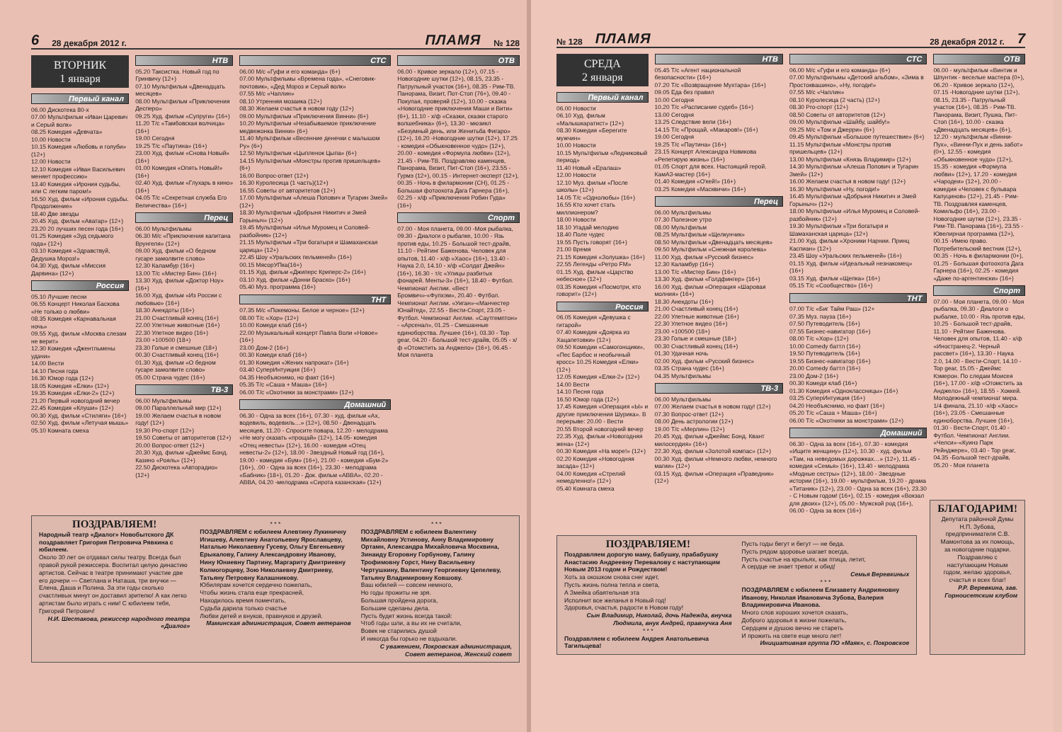6 28 декабря 2012 г. ПЛАМЯ № 128
ВТОРНИК
1 января
Первый канал
06.00 Дискотека 80-х
07.00 Мультфильм «Иван Царевич и Серый волк»
08.25 Комедия «Девчата»
10.00 Новости
10.15 Комедия «Любовь и голуби» (12+)
12.00 Новости
12.10 Комедия «Иван Васильевич меняет профессию»
13.40 Комедия «Ирония судьбы, или С легким паром!»
16.50 Худ. фильм «Ирония судьбы. Продолжение»
18.40 Две звезды
20.45 Худ. фильм «Аватар» (12+)
23.20 20 лучших песен года (16+)
01.25 Комедия «Зуд седьмого года» (12+)
03.10 Комедия «Здравствуй, Дедушка Мороз!»
04.30 Худ. фильм «Миссия Дарвина» (12+)
Россия
05.10 Лучшие песни
06.55 Концерт Николая Баскова «Не только о любви»
08.35 Комедия «Карнавальная ночь»
09.55 Худ. фильм «Москва слезам не верит»
12.30 Комедия «Джентльмены удачи»
14.00 Вести
14.10 Песня года
16.30 Юмор года (12+)
18.05 Комедия «Елки» (12+)
19.35 Комедия «Елки-2» (12+)
21.20 Первый новогодний вечер
22.45 Комедия «Клуши» (12+)
00.30 Худ. фильм «Стиляги» (16+)
02.50 Худ. фильм «Летучая мышь»
05.10 Комната смеха
НТВ
05.20 Таксистка. Новый год по Гринвичу (12+)
07.10 Мультфильм «Двенадцать месяцев»
08.00 Мультфильм «Приключения Десперо»
09.25 Худ. фильм «Супруги» (16+)
11.20 Т/с «Тамбовская волчица» (16+)
19.00 Сегодня
19.25 Т/с «Паутина» (16+)
23.00 Худ. фильм «Снова Новый» (16+)
01.00 Комедия «Опять Новый!» (16+)
02.40 Худ. фильм «Глухарь в кино» (16+)
04.05 Т/с «Секретная служба Его Величества» (16+)
Перец
06.00 Мультфильмы
06.30 М/с «Приключения капитана Врунгеля» (12+)
09.00 Худ. фильм «О бедном гусаре замолвите слово»
12.30 Каламбур (16+)
13.00 Т/с «Мистер Бин» (16+)
13.30 Худ. фильм «Доктор Ноу» (16+)
16.00 Худ. фильм «Из России с любовью» (16+)
18.30 Анекдоты (16+)
21.00 Счастливый конец (16+)
22.00 Улетные животные (16+)
22.30 Улетное видео (16+)
23.00 +100500 (18+)
23.30 Голые и смешные (18+)
00.30 Счастливый конец (16+)
01.30 Худ. фильм «О бедном гусаре замолвите слово»
05.00 Страна чудес (16+)
ТВ-3
06.00 Мультфильмы
09.00 Параллельный мир (12+)
19.00 Желаем счастья в новом году! (12+)
19.30 Pro-спорт (12+)
19.50 Советы от авторитетов (12+)
20.00 Вопрос-ответ (12+)
20.30 Худ. фильм «Джеймс Бонд. Казино «Рояль» (12+)
22.50 Дискотека «Авторадио» (12+)
СТС
06.00 М/с «Гуфи и его команда» (6+)
07.00 Мультфильмы «Времена года», «Снеговик-почтовик», «Дед Мороз и Серый волк»
07.55 М/с «Чаплин»
08.10 Утренняя мозаика (12+)
08.30 Желаем счастья в новом году (12+)
09.00 Мультфильм «Приключения Винни» (6+)
10.20 Мультфильм «Незабываемое приключение медвежонка Винни» (6+)
11.40 Мультфильм «Весенние денечки с малышом Ру» (6+)
12.50 Мультфильм «Цыпленок Цыпа» (6+)
14.15 Мультфильм «Монстры против пришельцев» (6+)
16.00 Вопрос-ответ (12+)
16.30 Куролесица (1 часть)(12+)
16.55 Советы от авторитетов (12+)
17.00 Мультфильм «Алеша Попович и Тугарин Змей» (12+)
18.30 Мультфильм «Добрыня Никитич и Змей Горыныч» (12+)
19.45 Мультфильм «Илья Муромец и Соловей-разбойник» (12+)
21.15 Мультфильм «Три богатыря и Шамаханская царица» (12+)
22.45 Шоу «Уральских пельменей» (16+)
00.15 МясорУПка(16+)
01.15 Худ. фильм «Джиперс Криперс-2» (16+)
03.10 Худ. фильм «Донни Браско» (16+)
05.40 Муз. программа (16+)
ТНТ
07.35 М/с «Покемоны. Белое и черное» (12+)
08.00 Т/с «Хор» (12+)
10.00 Комеди клаб (16+)
22.00 Музыкальный концерт Павла Воли «Новое» (16+)
23.00 Дом-2 (16+)
00.30 Комеди клаб (16+)
01.30 Комедия «Жених напрокат» (16+)
03.40 СуперИнтуиция (16+)
04.35 Необъяснимо, но факт (16+)
05.35 Т/с «Саша + Маша» (16+)
06.00 Т/с «Охотники за монстрами» (12+)
Домашний
06.30 - Одна за всех (16+), 07.30 - худ. фильм «Ах, водевиль, водевиль…» (12+), 08.50 - Двенадцать месяцев, 11.20 - Спросите повара, 12.20 - мелодрама «Не могу сказать «прощай» (12+), 14.05- комедия «Отец невесты» (12+), 16.00 - комедия «Отец невесты-2» (12+), 18.00 - Звездный Новый год (16+), 19.00 - комедия «Бум» (16+), 21.00 - комедия «Бум-2» (16+), .00 - Одна за всех (16+), 23.30 - мелодрама «Бабник» (18+), 01.20 - Док. фильм «ABBA», 02.20 - ABBA, 04.20 -мелодрама «Сирота казанская» (12+)
ОТВ
06.00 - Кривое зеркало (12+), 07.15 - Новогодние шутки (12+), 08.15, 23.35 - Патрульный участок (16+), 08.35 - Рим-ТВ. Панорама, Визит, Пот-Стоп (76+), 09.40 - Покупая, проверяй (12+), 10.00 - сказка «Новогодние приключения Маши и Вити» (6+), 11.10 - х/ф «Сказки, сказки старого волшебника» (6+), 13.30 - мюзикл «Безумный день, или Женитьба Фигаро» (12+), 16.20 -Новогодние шутки (12+), 17.25 - комедия «Обыкновенное чудо» (12+), 20.00 - комедия «Формула любви» (12+), 21.45 - Рим-ТВ. Поздравляю каменцев, Панорама, Визит, Пит-Стоп (16+), 23.55 - Гурмэ (12+), 00.15 - Интернет-эксперт (12+), 00.35 - Ночь в филармонии (CH), 01.25 - Большая фотоохота Дага Гарнера (16+), 02.25 - х/ф «Приключения Робин Гуда» (16+)
Спорт
07.00 - Моя планета, 09.00 -Моя рыбалка, 09.30 - Диалоги о рыбалке, 10.00 - Язь против еды, 10.25 - Большой тест-драйв, 11.10 - Рейтинг Баженова. Человек для опытов, 11.40 - х/ф «Хаос» (16+), 13.40 - Наука 2.0, 14.10 - х/ф «Солдат Джейн» (16+), 16.30 - т/с «Улицы разбитых фонарей. Менты-3» (16+), 18.40 - Футбол. Чемпионат Англии. «Вест Бромвич»-«Фулхэм», 20.40 - Футбол. Чемпионат Англии. «Уиган»-«Манчестер Юнайтед», 22.55 - Вести-Спорт, 23.05 - Футбол. Чемпионат Англии. «Саутгемптон» - «Арсенал», 01.25 - Смешанные единоборства. Лучшее (16+), 03.30 - Top gear, 04.20 - Большой тест-драйв, 05.05 - х/ф «Отомстить за Анджело» (16+), 06.45 - Моя планета
ПОЗДРАВЛЯЕМ!
Народный театр «Диалог» Новобытского ДК поздравляет Григория Петровича Рявкина с юбилеем.
Около 30 лет он отдавал силы театру. Всегда был правой рукой режиссера. Воспитал целую династию артистов. Сейчас в театре принимают участие две его дочери — Светлана и Наташа, три внучки — Елена, Даша и Полина. За эти годы сколько счастливых минут он доставил зрителю! А как легко артистам было играть с ним! С юбилеем тебя, Григорий Петрович!
Н.И. Шестакова, режиссер народного театра «Диалог»
* * *
ПОЗДРАВЛЯЕМ с юбилеем Алевтину Лукиничну Игишеву, Алевтину Анатольевну Ярославцеву, Наталью Николаевну Гусеву, Ольгу Евгеньевну Ерыкалову, Галину Александровну Иванову, Нину Юниевну Партину, Маргариту Дмитриевну Колмогорцеву, Зою Николаевну Дмитриеву, Татьяну Петровну Калашникову.
Юбилярам хочется сердечно пожелать,
Чтобы жизнь стала еще прекрасней,
Находилось время помечтать,
Судьба дарила только счастье
Любви детей и внуков, правнуков и друзей.
Маминская администрация, Совет ветеранов
* * *
ПОЗДРАВЛЯЕМ с юбилеем Валентину Михайловну Устинову, Анну Владимировну Ортамн, Александра Михайловича Москвина, Зинаиду Егоровну Горбунову, Галину Трофимовну Горст, Нину Васильевну Чертушкину, Валентину Георгиевну Цепелеву, Татьяну Владимировну Ковшову.
Ваш юбилей — совсем немного,
Но годы прожиты не зря.
Большая пройдена дорога,
Большие сделаны дела.
Пусть будет жизнь всегда такой:
Чтоб годы шли, а вы их не считали,
Вовек не старились душой
И никогда бы горько не вздыхали.
С уважением, Покровская администрация, Совет ветеранов, Женский совет
№ 128 ПЛАМЯ 28 декабря 2012 г. 7
СРЕДА
2 января
Первый канал
06.00 Новости
06.10 Худ. фильм «Малышкаратист» (12+)
08.30 Комедия «Берегите мужчин»
10.00 Новости
10.15 Мультфильм «Ледниковый период»
11.40 Новый «Ералаш»
12.00 Новости
12.10 Муз. фильм «После школы» (12+)
14.05 Т/с «Однолюбы» (16+)
16.55 Кто хочет стать миллионером?
18.00 Новости
18.10 Угадай мелодию
18.40 Поле чудес
19.55 Пусть говорят (16+)
21.00 Время
21.15 Комедия «Золушка» (16+)
22.55 Легенды «Ретро FM»
01.15 Худ. фильм «Царство небесное» (12+)
03.35 Комедия «Посмотри, кто говорит» (12+)
Россия
06.05 Комедия «Девушка с гитарой»
07.40 Комедия «Доярка из Хацапетовки» (12+)
09.50 Комедии «Самогонщики», «Пес Барбос и необычный кросс» 10.25 Комедия «Елки» (12+)
12.05 Комедия «Елки-2» (12+)
14.00 Вести
14.10 Песня года
16.50 Юмор года (12+)
17.45 Комедия «Операция «Ы» и другие приключения Шурика». В перерыве: 20.00 - Вести
20.55 Второй новогодний вечер
22.35 Худ. фильм «Новогодняя жена» (12+)
00.30 Комедия «На море!» (12+)
02.20 Комедия «Новогодняя засада» (12+)
04.00 Комедия «Стреляй немедленно!» (12+)
05.40 Комната смеха
НТВ
05.45 Т/с «Агент национальной безопасности» (16+)
07.20 Т/с «Возвращение Мухтара» (16+)
09.05 Еда без правил
10.00 Сегодня
10.20 Т/с «Расписание судеб» (16+)
13.00 Сегодня
13.25 Следствие вели (16+)
14.15 Т/с «Прощай, «Макаров!» (16+)
19.00 Сегодня
19.25 Т/с «Паутина» (16+)
23.15 Концерт Александра Новикова «Репетирую жизнь» (16+)
01.05 Спорт для всех. Настоящий герой. КамАЗ-мастер (16+)
01.40 Комедия «О'кей!» (16+)
03.25 Комедия «Масквичи» (16+)
Перец
06.00 Мультфильмы
07.30 Полезное утро
08.00 Мультфильм
08.25 Мультфильм «Щелкунчик»
08.50 Мультфильм «Двенадцать месяцев»
09.50 Мультфильм «Снежная королева»
11.00 Худ. фильм «Русский бизнес»
12.30 Каламбур (16+)
13.00 Т/с «Мистер Бин» (16+)
13.30 Худ. фильм «Голдфингер» (16+)
16.00 Худ. фильм «Операция «Шаровая молния» (16+)
18.30 Анекдоты (16+)
21.00 Счастливый конец (16+)
22.00 Улетные животные (16+)
22.30 Улетное видео (16+)
23.00 +100500 (18+)
23.30 Голые и смешные (18+)
00.30 Счастливый конец (16+)
01.30 Удачная ночь
02.00 Худ. фильм «Русский бизнес»
03.35 Страна чудес (16+)
04.35 Мультфильмы
ТВ-3
06.00 Мультфильмы
07.00 Желаем счастья в новом году! (12+)
07.30 Вопрос-ответ (12+)
08.00 День астрологии (12+)
19.00 Т/с «Мерлин» (12+)
20.45 Худ. фильм «Джеймс Бонд. Квант милосердия» (16+)
22.30 Худ. фильм «Золотой компас» (12+)
00.30 Худ. фильм «Немного любви, немного магии» (12+)
03.15 Худ. фильм «Операция «Праведник» (12+)
СТС
06.00 М/с «Гуфи и его команда» (6+)
07.00 Мультфильмы «Детский альбом», «Зима в Простоквашино», «Ну, погоди!»
07.55 М/с «Чаплин»
08.10 Куролесица (2 часть) (12+)
08.30 Pro-спорт (12+)
08.50 Советы от авторитетов (12+)
09.00 Мультфильм «Шайбу, шайбу!»
09.25 М/с «Том и Джерри» (6+)
09.45 Мультфильм «Большое путешествие» (6+)
11.15 Мультфильм «Монстры против пришельцев» (12+)
13.00 Мультфильм «Князь Владимир» (12+)
14.30 Мультфильм «Алеша Попович и Тугарин Змей» (12+)
16.00 Желаем счастья в новом году! (12+)
16.30 Мультфильм «Ну, погоди!»
16.45 Мультфильм «Добрыня Никитич и Змей Горыныч» (12+)
18.00 Мультфильм «Илья Муромец и Соловей-разбойник» (12+)
19.30 Мультфильм «Три богатыря и Шамаханская царица» (12+)
21.00 Худ. фильм «Хроники Нарнии. Принц Каспиан» (12+)
23.45 Шоу «Уральских пельменей» (16+)
01.15 Худ. фильм «Идеальный незнакомец» (16+)
03.15 Худ. фильм «Щепка» (16+)
05.15 Т/с «Сообщество» (16+)
ТНТ
07.00 Т/с «Биг Тайм Раш» (12+
07.35 Муз. пауза (16+)
07.50 Путеводитель (16+)
07.55 Бизнес-навигатор (16+)
08.00 Т/с «Хор» (12+)
10.00 Comedy баттл (16+)
19.50 Путеводитель (16+)
19.55 Бизнес-навигатор (16+)
20.00 Comedy баттл (16+)
23.00 Дом-2 (16+)
00.30 Комеди клаб (16+)
01.30 Комедия «Одноклассницы» (16+)
03.25 СуперИнтуиция (16+)
04.20 Необъяснимо, но факт (16+)
05.20 Т/с «Саша + Маша» (16+)
06.00 Т/с «Охотники за монстрами» (12+)
Домашний
06.30 - Одна за всех (16+), 07.30 - комедия «Ищите женщину» (12+), 10.30 - худ. фильм «Там, на неведомых дорожках…» (12+), 11.45 - комедия «Семья» (16+), 13.40 - мелодрама «Модные сестры» (12+), 18.00 - Звездные истории (16+), 19.00 - мультфильм, 19.20 - драма «Титаник» (12+), 23.00 - Одна за всех (16+), 23.30 - С Новым годом! (16+), 02.15 - комедия «Вокзал для двоих» (12+), 05.00 - Мужской род (16+), 06.00 - Одна за всех (16+)
ОТВ
06.00 - мультфильм «Винтик и Шпунтик - веселые мастера (0+), 06.20 - Кривое зеркало (12+), 07.15 -Новогодние шутки (12+), 08.15, 23.35 - Патрульный участок (16+), 08.35 - Рим-ТВ. Панорама, Визит, Пушка, Пит-Стоп (16+), 10.00 - сказка «Двенадцать месяцев» (6+), 12.20 - мультфильм «Винни-Пух», «Винни-Пух и день забот» (0+), 12.55 - комедия «Обыкновенное чудо» (12+), 15.35 - комедия «Формула любви» (12+), 17.20 - комедия «Чародеи» (12+), 20.00 - комедия «Человек с бульвара Капуцинов» (12+), 21.45 - Рим-ТВ. Поздравляя каменцев, Комильфо (16+), 23.00 - Новогодние шутки (12+), 23.35 - Рим-ТВ. Панорама (16+), 23.55 - Ювелирная программа (12+), 00.15 -Имею право. Потребительский вестник (12+), 00.35 - Ночь в филармонии (0+), 01.25 - Большая фотоохота Дага Гарнера (16+), 02.25 - комедия «Даже по-аргентински» (16+)
Спорт
07.00 - Моя планета, 09.00 - Моя рыбалка, 09.30 - Диалоги о рыбалке, 10.00 - Язь против еды, 10.25 - Большой тест-драйв, 11.10 - Рейтинг Баженова. Человек для опытов, 11.40 - х/ф «Иностранец-2. Черный рассвет» (16+), 13.30 - Наука 2.0, 14.00 - Вести-Спорт, 14.10 - Top gear, 15.05 - Джеймс Кэмерон. По следам Моисея (16+), 17.00 - х/ф «Отомстить за Анджело» (16+), 18.55 - Хоккей. Молодежный чемпионат мира. 1/4 финала, 21.10 -х/ф «Хаос» (16+), 23.05 - Смешанные единоборства. Лучшее (16+), 01.30 - Вести-Спорт, 01.40 - Футбол. Чемпионат Англии. «Челси»-«Куинз Парк Рейнджере», 03.40 - Top gear, 04.35 -Большой тест-драйв, 05.20 - Моя планета
ПОЗДРАВЛЯЕМ!
Поздравляем дорогую маму, бабушку, прабабушку Анастасию Андреевну Перевалову с наступающим Новым 2013 годом и Рождеством!
Хоть за окошком снова снег идет,
Пусть жизнь полна тепла и света,
А Змейка обаятельная эта
Исполнит все желанья в Новый год!
Здоровья, счастья, радости в Новом году!
Сын Владимир, Николай, дочь Надежда, внучка Людмила, внук Андрей, правнучка Аня
* * *
Поздравляем с юбилеем Андрея Анатольевича Тагильцева!
Пусть годы бегут и бегут — не беда.
Пусть рядом здоровье шагает всегда,
Пусть счастье на крыльях, как птица, летит,
А сердце не знает тревог и обид!
Семья Веревкиных
* * *
ПОЗДРАВЛЯЕМ с юбилеем Елизавету Андрияновну Иванову, Николая Ивановича Зубова, Валерия Владимировича Иванова.
Много слов хороших хочется сказать,
Доброго здоровья в жизни пожелать,
Сердцем и душою вечно не стареть
И прожить на свете еще много лет!
Инициативная группа ПО «Маяк», с. Покровское
БЛАГОДАРИМ!
Депутата районной Думы Н.П. Зубова, предпринимателя С.В. Мамонтова за их помощь, за новогодние подарки. Поздравляю с наступающим Новым годом, желаю здоровья, счастья и всех благ!
Р.Р. Веревкина, зав. Горноисетским клубом